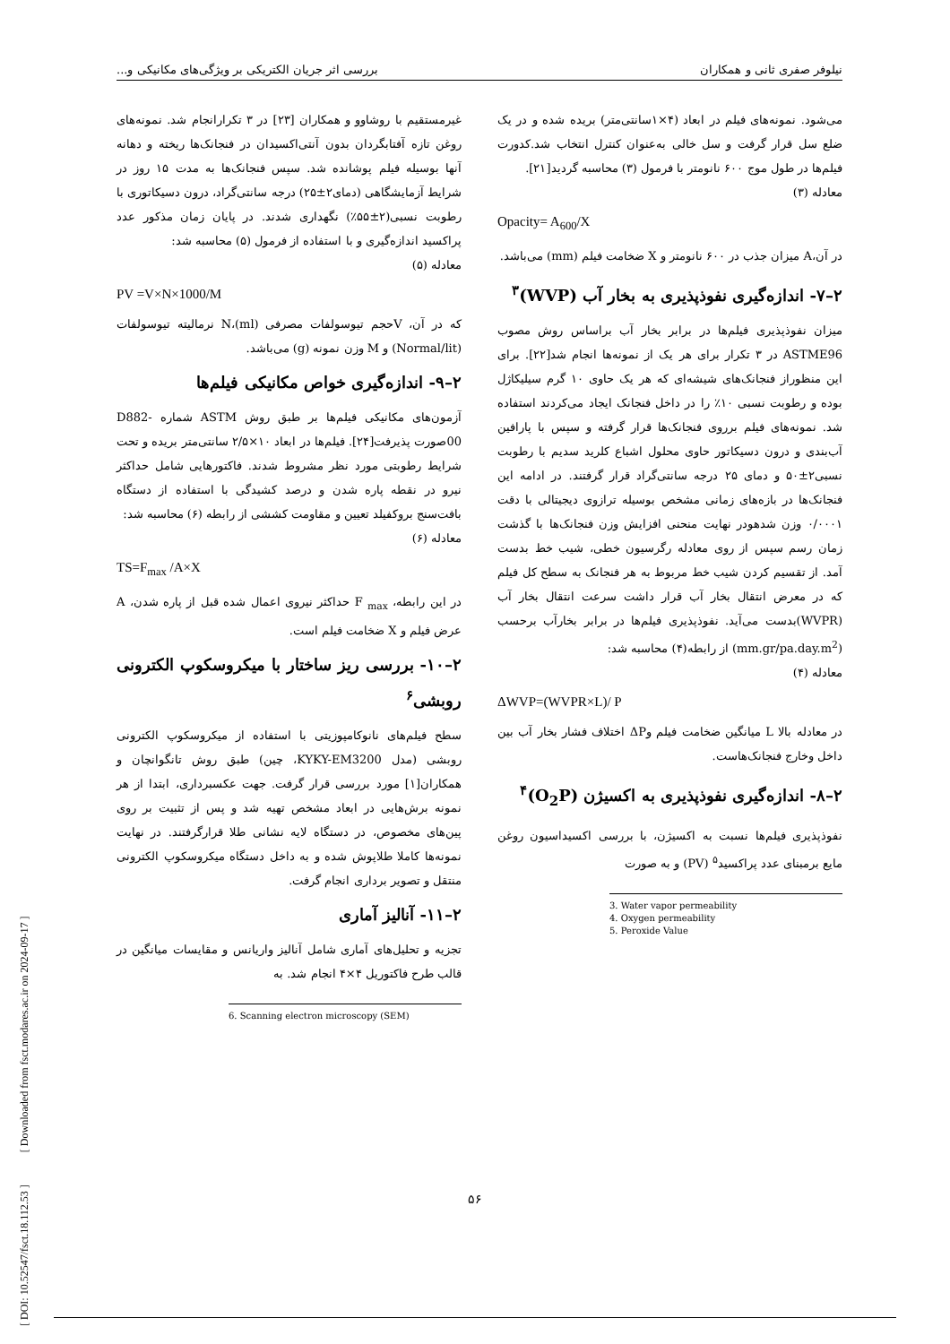نیلوفر صفری ثانی و همکاران بررسی اثر جریان الکتریکی بر ویژگی‌های مکانیکی و...
می‌شود. نمونه‌های فیلم در ابعاد (۴×۱سانتی‌متر) بریده شده و در یک ضلع سل قرار گرفت و سل خالی به‌عنوان کنترل انتخاب شد.کدورت فیلم‌ها در طول موج ۶۰۰ نانومتر با فرمول (۳) محاسبه گردید[۲۱].
معادله (۳)
Opacity= A<sub>600</sub>/X
در آن،A میزان جذب در ۶۰۰ نانومتر و X ضخامت فیلم (mm) می‌باشد.
۲–۷- اندازه‌گیری نفوذپذیری به بخار آب (WVP)<sup>۳</sup>
میزان نفوذپذیری فیلم‌ها در برابر بخار آب براساس روش مصوب ASTME96 در ۳ تکرار برای هر یک از نمونه‌ها انجام شد[۲۲]. برای این منظوراز فنجانک‌های شیشه‌ای که هر یک حاوی ۱۰ گرم سیلیکاژل بوده و رطوبت نسبی ۱۰٪ را در داخل فنجانک ایجاد می‌کردند استفاده شد. نمونه‌های فیلم برروی فنجانک‌ها قرار گرفته و سپس با پارافین آب‌بندی و درون دسیکاتور حاوی محلول اشباع کلرید سدیم با رطوبت نسبی۲±۵۰ و دمای ۲۵ درجه سانتی‌گراد قرار گرفتند. در ادامه این فنجانک‌ها در بازه‌های زمانی مشخص بوسیله ترازوی دیجیتالی با دقت ۰/۰۰۰۱ وزن شدهودر نهایت منحنی افزایش وزن فنجانک‌ها با گذشت زمان رسم سپس از روی معادله رگرسیون خطی، شیب خط بدست آمد. از تقسیم کردن شیب خط مربوط به هر فنجانک به سطح کل فیلم که در معرض انتقال بخار آب قرار داشت سرعت انتقال بخار آب (WVPR)بدست می‌آید. نفوذپذیری فیلم‌ها در برابر بخارآب برحسب (mm.gr/pa.day.m<sup>2</sup>) از رابطه(۴) محاسبه شد:
معادله (۴)
ΔWVP=(WVPR×L)/ P
در معادله بالا L میانگین ضخامت فیلم وΔP اختلاف فشار بخار آب بین داخل وخارج فنجانک‌هاست.
۲–۸- اندازه‌گیری نفوذپذیری به اکسیژن (O<sub>2</sub>P)<sup>۴</sup>
نفوذپذیری فیلم‌ها نسبت به اکسیژن، با بررسی اکسیداسیون روغن مایع برمبنای عدد پراکسید<sup>۵</sup> (PV) و به صورت
3. Water vapor permeability
4. Oxygen permeability
5. Peroxide Value
غیرمستقیم با روشاوو و همکاران [۲۳] در ۳ تکرارانجام شد. نمونه‌های روغن تازه آفتابگردان بدون آنتی‌اکسیدان در فنجانک‌ها ریخته و دهانه آنها بوسیله فیلم پوشانده شد. سپس فنجانک‌ها به مدت ۱۵ روز در شرایط آزمایشگاهی (دمای۲±۲۵) درجه سانتی‌گراد، درون دسیکاتوری با رطوبت نسبی(۲±۵۵٪) نگهداری شدند. در پایان زمان مذکور عدد پراکسید اندازه‌گیری و با استفاده از فرمول (۵) محاسبه شد:
معادله (۵)
PV =V×N×1000/M
که در آن، Vحجم تیوسولفات مصرفی (N،(ml نرمالیته تیوسولفات (Normal/lit) و M وزن نمونه (g) می‌باشد.
۲–۹- اندازه‌گیری خواص مکانیکی فیلم‌ها
آزمون‌های مکانیکی فیلم‌ها بر طبق روش ASTM شماره D882-00صورت پذیرفت[۲۴]. فیلم‌ها در ابعاد ۱۰×۲/۵ سانتی‌متر بریده و تحت شرایط رطوبتی مورد نظر مشروط شدند. فاکتورهایی شامل حداکثر نیرو در نقطه پاره شدن و درصد کشیدگی با استفاده از دستگاه بافت‌سنج بروکفیلد تعیین و مقاومت کششی از رابطه (۶) محاسبه شد:
معادله (۶)
TS=F<sub>max</sub> /A×X
در این رابطه، F <sub>max</sub> حداکثر نیروی اعمال شده قبل از پاره شدن، A عرض فیلم و X ضخامت فیلم است.
۲–۱۰- بررسی ریز ساختار با میکروسکوپ الکترونی روبشی<sup>۶</sup>
سطح فیلم‌های نانوکامپوزیتی با استفاده از میکروسکوپ الکترونی روبشی (مدل KYKY-EM3200، چین) طبق روش تانگوانچان و همکاران[۱] مورد بررسی قرار گرفت. جهت عکسبرداری، ابتدا از هر نمونه برش‌هایی در ابعاد مشخص تهیه شد و پس از تثبیت بر روی پین‌های مخصوص، در دستگاه لایه نشانی طلا قرارگرفتند. در نهایت نمونه‌ها کاملا طلاپوش شده و به داخل دستگاه میکروسکوپ الکترونی منتقل و تصویر برداری انجام گرفت.
۲–۱۱- آنالیز آماری
تجزیه و تحلیل‌های آماری شامل آنالیز واریانس و مقایسات میانگین در قالب طرح فاکتوریل ۴×۴ انجام شد. به
6. Scanning electron microscopy (SEM)
[ DOI: 10.52547/fsct.18.112.53 ] [ Downloaded from fsct.modares.ac.ir on 2024-09-17 ]
۵۶